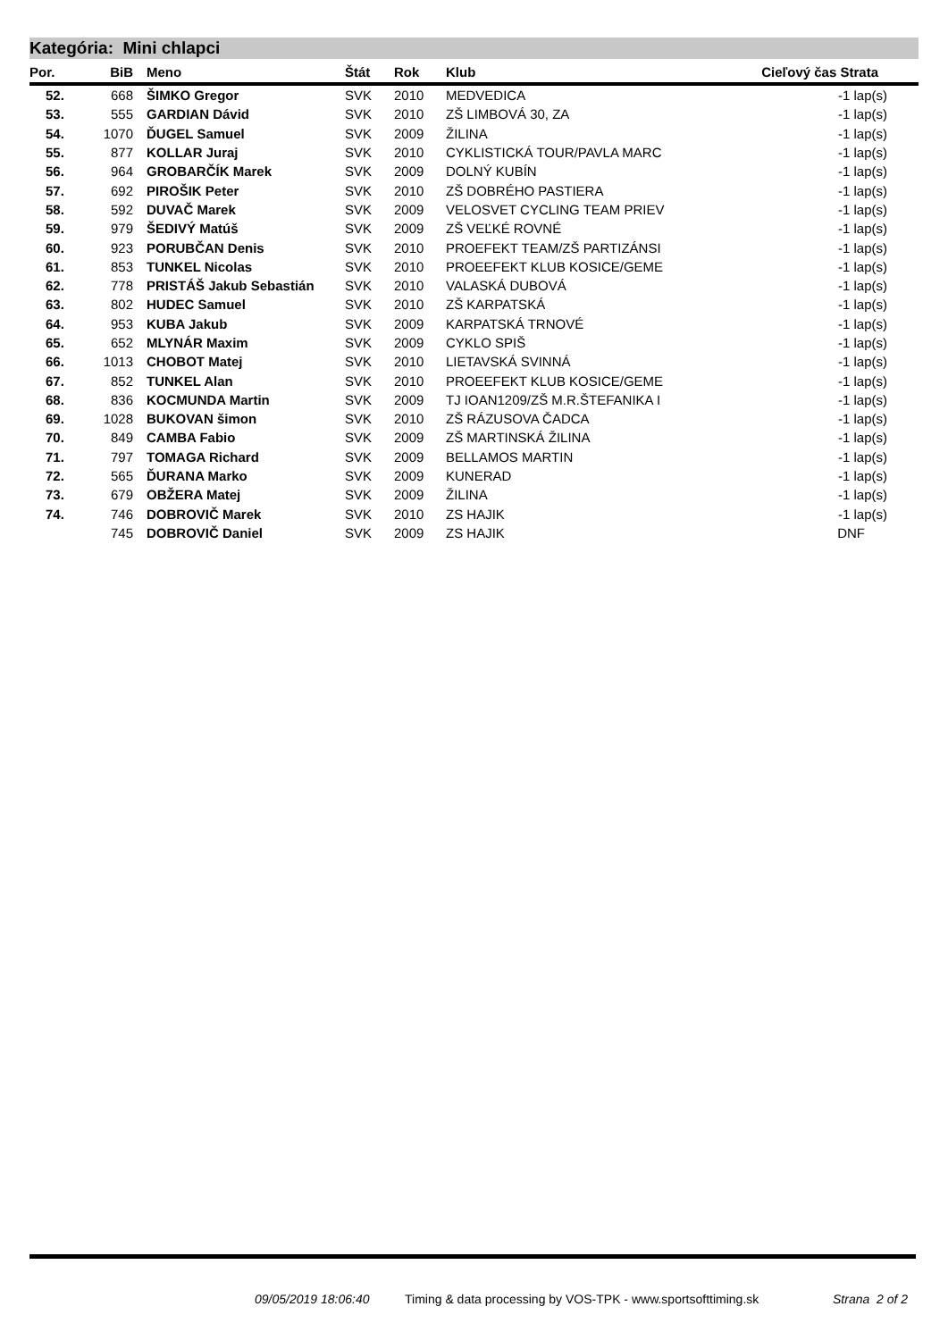Kategória: Mini chlapci
| Por. | BiB | Meno | Štát | Rok | Klub | Cieľový čas Strata |
| --- | --- | --- | --- | --- | --- | --- |
| 52. | 668 | ŠIMKO Gregor | SVK | 2010 | MEDVEDICA | -1 lap(s) |
| 53. | 555 | GARDIAN Dávid | SVK | 2010 | ZŠ LIMBOVÁ 30, ZA | -1 lap(s) |
| 54. | 1070 | ĎUGEL Samuel | SVK | 2009 | ŽILINA | -1 lap(s) |
| 55. | 877 | KOLLAR Juraj | SVK | 2010 | CYKLISTICKÁ TOUR/PAVLA MARC | -1 lap(s) |
| 56. | 964 | GROBARČÍK Marek | SVK | 2009 | DOLNÝ KUBÍN | -1 lap(s) |
| 57. | 692 | PIROŠIK Peter | SVK | 2010 | ZŠ DOBRÉHO PASTIERA | -1 lap(s) |
| 58. | 592 | DUVAČ Marek | SVK | 2009 | VELOSVET CYCLING TEAM PRIEV | -1 lap(s) |
| 59. | 979 | ŠEDIVÝ Matúš | SVK | 2009 | ZŠ VEĽKÉ ROVNÉ | -1 lap(s) |
| 60. | 923 | PORUBČAN Denis | SVK | 2010 | PROEFEKT TEAM/ZŠ PARTIZÁNSI | -1 lap(s) |
| 61. | 853 | TUNKEL Nicolas | SVK | 2010 | PROEEFEKT KLUB KOSICE/GEME | -1 lap(s) |
| 62. | 778 | PRISTÁŠ Jakub Sebastián | SVK | 2010 | VALASKÁ DUBOVÁ | -1 lap(s) |
| 63. | 802 | HUDEC Samuel | SVK | 2010 | ZŠ KARPATSKÁ | -1 lap(s) |
| 64. | 953 | KUBA Jakub | SVK | 2009 | KARPATSKÁ TRNOVÉ | -1 lap(s) |
| 65. | 652 | MLYNÁR Maxim | SVK | 2009 | CYKLO SPIŠ | -1 lap(s) |
| 66. | 1013 | CHOBOT Matej | SVK | 2010 | LIETAVSKÁ SVINNÁ | -1 lap(s) |
| 67. | 852 | TUNKEL Alan | SVK | 2010 | PROEEFEKT KLUB KOSICE/GEME | -1 lap(s) |
| 68. | 836 | KOCMUNDA Martin | SVK | 2009 | TJ IOAN1209/ZŠ M.R.ŠTEFANIKA I | -1 lap(s) |
| 69. | 1028 | BUKOVAN šimon | SVK | 2010 | ZŠ RÁZUSOVA ČADCA | -1 lap(s) |
| 70. | 849 | CAMBA Fabio | SVK | 2009 | ZŠ MARTINSKÁ ŽILINA | -1 lap(s) |
| 71. | 797 | TOMAGA Richard | SVK | 2009 | BELLAMOS MARTIN | -1 lap(s) |
| 72. | 565 | ĎURANA Marko | SVK | 2009 | KUNERAD | -1 lap(s) |
| 73. | 679 | OBŽERA Matej | SVK | 2009 | ŽILINA | -1 lap(s) |
| 74. | 746 | DOBROVIČ Marek | SVK | 2010 | ZS HAJIK | -1 lap(s) |
| | 745 | DOBROVIČ Daniel | SVK | 2009 | ZS HAJIK | DNF |
09/05/2019 18:06:40
Timing & data processing by VOS-TPK - www.sportsofttiming.sk
Strana 2 of 2